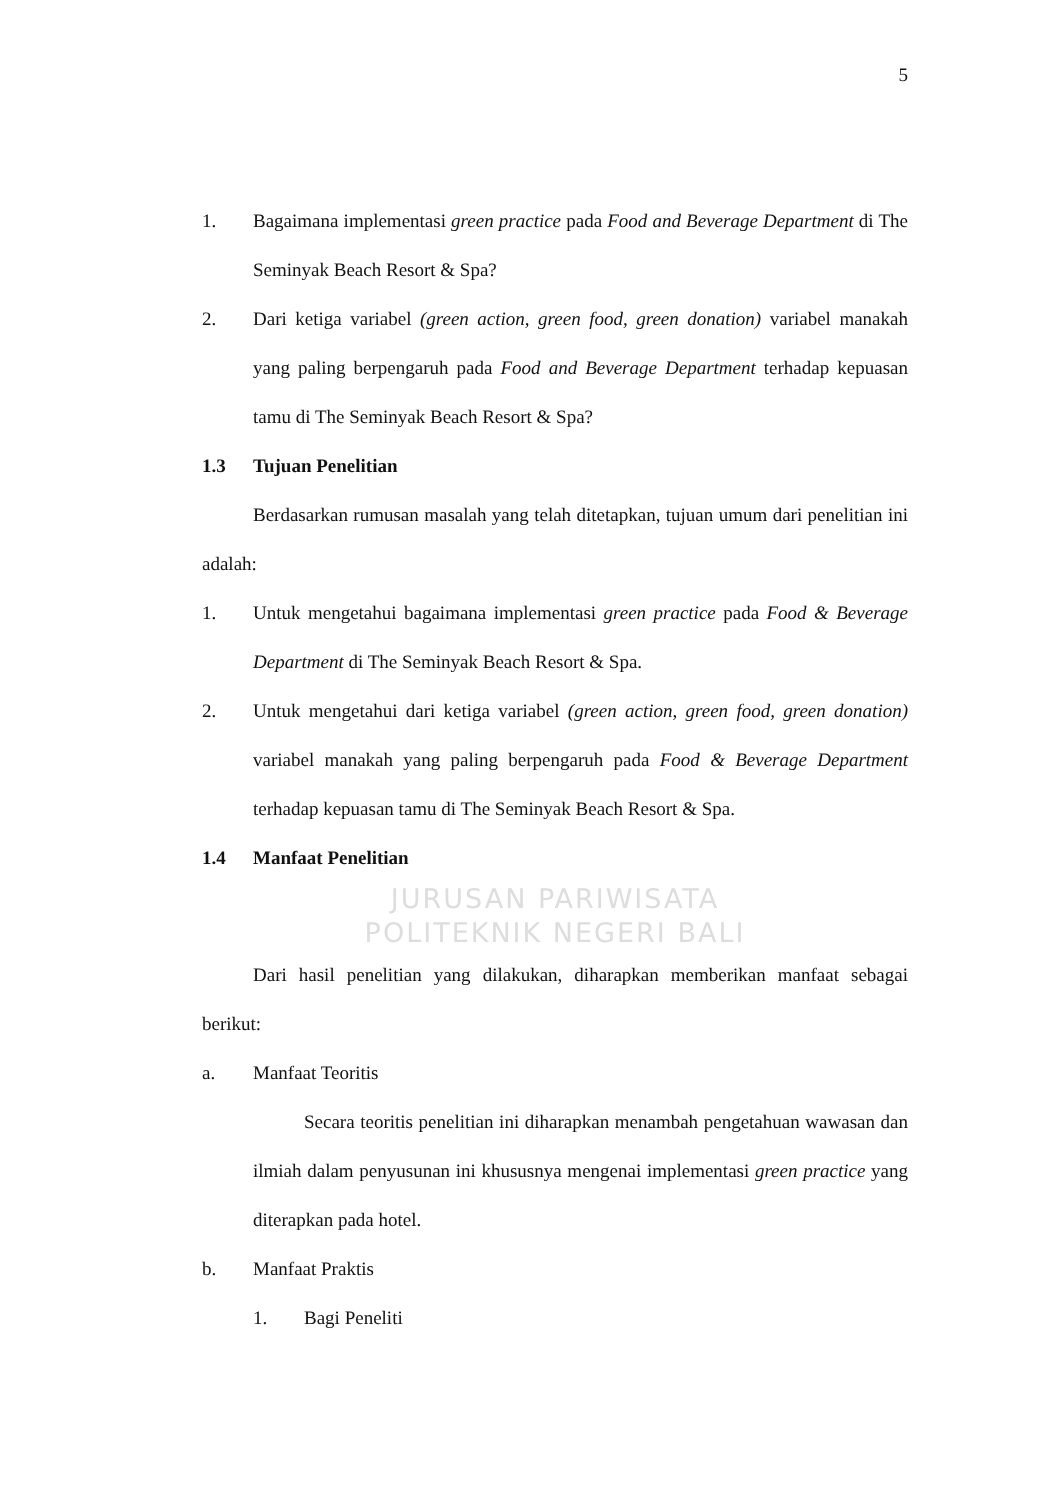5
1. Bagaimana implementasi green practice pada Food and Beverage Department di The Seminyak Beach Resort & Spa?
2. Dari ketiga variabel (green action, green food, green donation) variabel manakah yang paling berpengaruh pada Food and Beverage Department terhadap kepuasan tamu di The Seminyak Beach Resort & Spa?
1.3 Tujuan Penelitian
Berdasarkan rumusan masalah yang telah ditetapkan, tujuan umum dari penelitian ini adalah:
1. Untuk mengetahui bagaimana implementasi green practice pada Food & Beverage Department di The Seminyak Beach Resort & Spa.
2. Untuk mengetahui dari ketiga variabel (green action, green food, green donation) variabel manakah yang paling berpengaruh pada Food & Beverage Department terhadap kepuasan tamu di The Seminyak Beach Resort & Spa.
1.4 Manfaat Penelitian
JURUSAN PARIWISATA
POLITEKNIK NEGERI BALI
Dari hasil penelitian yang dilakukan, diharapkan memberikan manfaat sebagai berikut:
a. Manfaat Teoritis
Secara teoritis penelitian ini diharapkan menambah pengetahuan wawasan dan ilmiah dalam penyusunan ini khususnya mengenai implementasi green practice yang diterapkan pada hotel.
b. Manfaat Praktis
1. Bagi Peneliti